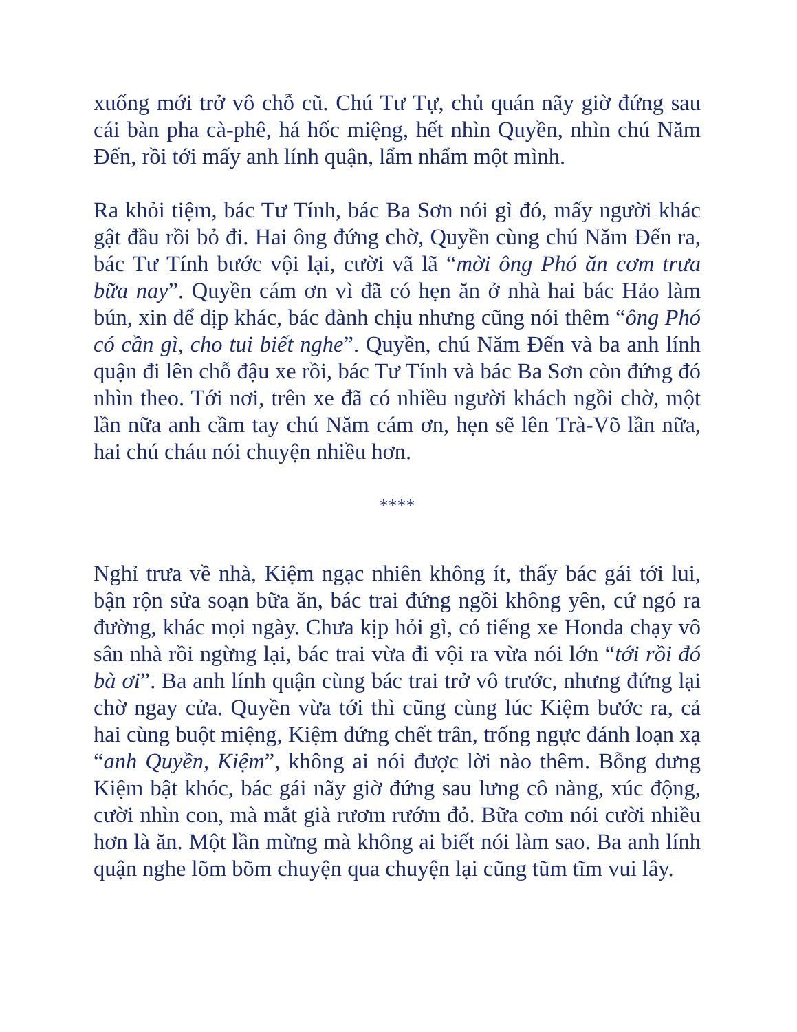xuống mới trở vô chỗ cũ. Chú Tư Tự, chủ quán nãy giờ đứng sau cái bàn pha cà-phê, há hốc miệng, hết nhìn Quyền, nhìn chú Năm Đến, rồi tới mấy anh lính quận, lẩm nhẩm một mình.
Ra khỏi tiệm, bác Tư Tính, bác Ba Sơn nói gì đó, mấy người khác gật đầu rồi bỏ đi. Hai ông đứng chờ, Quyền cùng chú Năm Đến ra, bác Tư Tính bước vội lại, cười vã lã “mời ông Phó ăn cơm trưa bữa nay”. Quyền cám ơn vì đã có hẹn ăn ở nhà hai bác Hảo làm bún, xin để dịp khác, bác đành chịu nhưng cũng nói thêm “ông Phó có cần gì, cho tui biết nghe”. Quyền, chú Năm Đến và ba anh lính quận đi lên chỗ đậu xe rồi, bác Tư Tính và bác Ba Sơn còn đứng đó nhìn theo. Tới nơi, trên xe đã có nhiều người khách ngồi chờ, một lần nữa anh cầm tay chú Năm cám ơn, hẹn sẽ lên Trà-Võ lần nữa, hai chú cháu nói chuyện nhiều hơn.
****
Nghỉ trưa về nhà, Kiệm ngạc nhiên không ít, thấy bác gái tới lui, bận rộn sửa soạn bữa ăn, bác trai đứng ngồi không yên, cứ ngó ra đường, khác mọi ngày. Chưa kịp hỏi gì, có tiếng xe Honda chạy vô sân nhà rồi ngừng lại, bác trai vừa đi vội ra vừa nói lớn “tới rồi đó bà ơi”. Ba anh lính quận cùng bác trai trở vô trước, nhưng đứng lại chờ ngay cửa. Quyền vừa tới thì cũng cùng lúc Kiệm bước ra, cả hai cùng buột miệng, Kiệm đứng chết trân, trống ngực đánh loạn xạ “anh Quyền, Kiệm”, không ai nói được lời nào thêm. Bỗng dưng Kiệm bật khóc, bác gái nãy giờ đứng sau lưng cô nàng, xúc động, cười nhìn con, mà mắt già rươm rướm đỏ. Bữa cơm nói cười nhiều hơn là ăn. Một lần mừng mà không ai biết nói làm sao. Ba anh lính quận nghe lõm bõm chuyện qua chuyện lại cũng tũm tĩm vui lây.